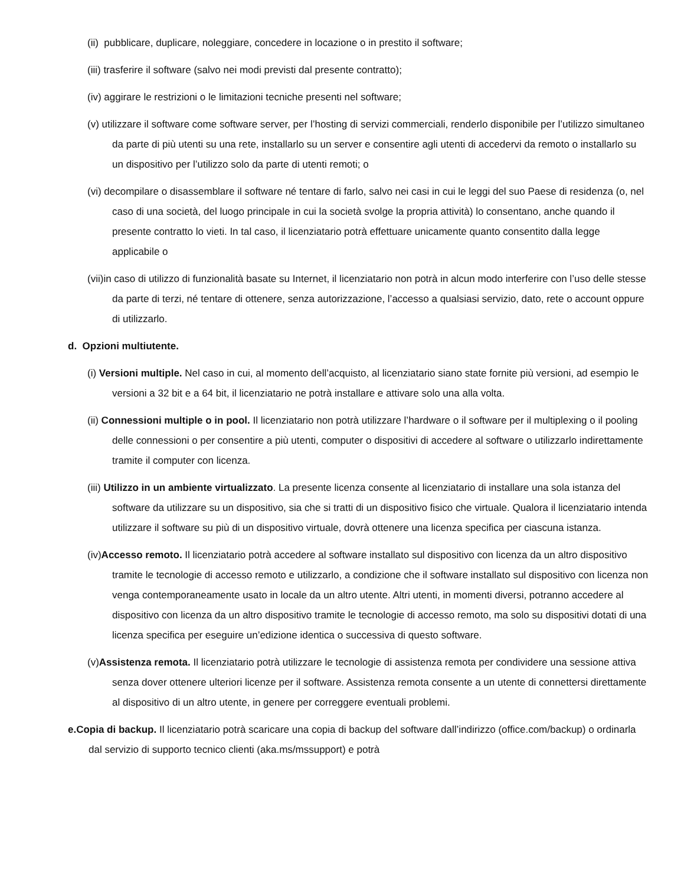(ii) pubblicare, duplicare, noleggiare, concedere in locazione o in prestito il software;
(iii) trasferire il software (salvo nei modi previsti dal presente contratto);
(iv) aggirare le restrizioni o le limitazioni tecniche presenti nel software;
(v) utilizzare il software come software server, per l’hosting di servizi commerciali, renderlo disponibile per l’utilizzo simultaneo da parte di più utenti su una rete, installarlo su un server e consentire agli utenti di accedervi da remoto o installarlo su un dispositivo per l’utilizzo solo da parte di utenti remoti; o
(vi) decompilare o disassemblare il software né tentare di farlo, salvo nei casi in cui le leggi del suo Paese di residenza (o, nel caso di una società, del luogo principale in cui la società svolge la propria attività) lo consentano, anche quando il presente contratto lo vieti. In tal caso, il licenziatario potrà effettuare unicamente quanto consentito dalla legge applicabile o
(vii)in caso di utilizzo di funzionalità basate su Internet, il licenziatario non potrà in alcun modo interferire con l’uso delle stesse da parte di terzi, né tentare di ottenere, senza autorizzazione, l’accesso a qualsiasi servizio, dato, rete o account oppure di utilizzarlo.
d. Opzioni multiutente.
(i) Versioni multiple. Nel caso in cui, al momento dell’acquisto, al licenziatario siano state fornite più versioni, ad esempio le versioni a 32 bit e a 64 bit, il licenziatario ne potrà installare e attivare solo una alla volta.
(ii) Connessioni multiple o in pool. Il licenziatario non potrà utilizzare l’hardware o il software per il multiplexing o il pooling delle connessioni o per consentire a più utenti, computer o dispositivi di accedere al software o utilizzarlo indirettamente tramite il computer con licenza.
(iii) Utilizzo in un ambiente virtualizzato. La presente licenza consente al licenziatario di installare una sola istanza del software da utilizzare su un dispositivo, sia che si tratti di un dispositivo fisico che virtuale. Qualora il licenziatario intenda utilizzare il software su più di un dispositivo virtuale, dovrà ottenere una licenza specifica per ciascuna istanza.
(iv)Accesso remoto. Il licenziatario potrà accedere al software installato sul dispositivo con licenza da un altro dispositivo tramite le tecnologie di accesso remoto e utilizzarlo, a condizione che il software installato sul dispositivo con licenza non venga contemporaneamente usato in locale da un altro utente. Altri utenti, in momenti diversi, potranno accedere al dispositivo con licenza da un altro dispositivo tramite le tecnologie di accesso remoto, ma solo su dispositivi dotati di una licenza specifica per eseguire un’edizione identica o successiva di questo software.
(v)Assistenza remota. Il licenziatario potrà utilizzare le tecnologie di assistenza remota per condividere una sessione attiva senza dover ottenere ulteriori licenze per il software. Assistenza remota consente a un utente di connettersi direttamente al dispositivo di un altro utente, in genere per correggere eventuali problemi.
e.Copia di backup. Il licenziatario potrà scaricare una copia di backup del software dall’indirizzo (office.com/backup) o ordinarla dal servizio di supporto tecnico clienti (aka.ms/mssupport) e potrà